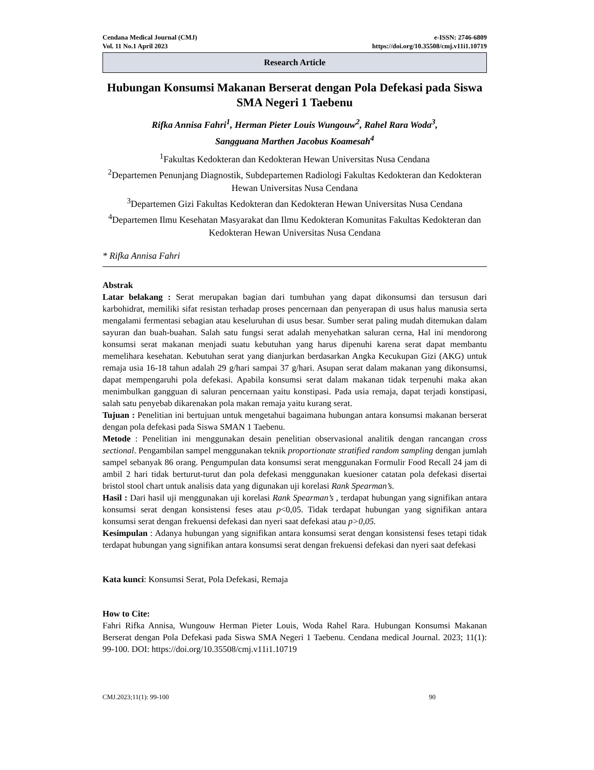Cendana Medical Journal (CMJ)
Vol. 11 No.1 April 2023
e-ISSN: 2746-6809
https://doi.org/10.35508/cmj.v11i1.10719
Research Article
Hubungan Konsumsi Makanan Berserat dengan Pola Defekasi pada Siswa SMA Negeri 1 Taebenu
Rifka Annisa Fahri<sup>1</sup>, Herman Pieter Louis Wungouw<sup>2</sup>, Rahel Rara Woda<sup>3</sup>,
Sangguana Marthen Jacobus Koamesah<sup>4</sup>
<sup>1</sup> Fakultas Kedokteran dan Kedokteran Hewan Universitas Nusa Cendana
<sup>2</sup> Departemen Penunjang Diagnostik, Subdepartemen Radiologi Fakultas Kedokteran dan Kedokteran Hewan Universitas Nusa Cendana
<sup>3</sup> Departemen Gizi Fakultas Kedokteran dan Kedokteran Hewan Universitas Nusa Cendana
<sup>4</sup> Departemen Ilmu Kesehatan Masyarakat dan Ilmu Kedokteran Komunitas Fakultas Kedokteran dan Kedokteran Hewan Universitas Nusa Cendana
* Rifka Annisa Fahri
Abstrak
Latar belakang : Serat merupakan bagian dari tumbuhan yang dapat dikonsumsi dan tersusun dari karbohidrat, memiliki sifat resistan terhadap proses pencernaan dan penyerapan di usus halus manusia serta mengalami fermentasi sebagian atau keseluruhan di usus besar. Sumber serat paling mudah ditemukan dalam sayuran dan buah-buahan. Salah satu fungsi serat adalah menyehatkan saluran cerna, Hal ini mendorong konsumsi serat makanan menjadi suatu kebutuhan yang harus dipenuhi karena serat dapat membantu memelihara kesehatan. Kebutuhan serat yang dianjurkan berdasarkan Angka Kecukupan Gizi (AKG) untuk remaja usia 16-18 tahun adalah 29 g/hari sampai 37 g/hari. Asupan serat dalam makanan yang dikonsumsi, dapat mempengaruhi pola defekasi. Apabila konsumsi serat dalam makanan tidak terpenuhi maka akan menimbulkan gangguan di saluran pencernaan yaitu konstipasi. Pada usia remaja, dapat terjadi konstipasi, salah satu penyebab dikarenakan pola makan remaja yaitu kurang serat.
Tujuan : Penelitian ini bertujuan untuk mengetahui bagaimana hubungan antara konsumsi makanan berserat dengan pola defekasi pada Siswa SMAN 1 Taebenu.
Metode : Penelitian ini menggunakan desain penelitian observasional analitik dengan rancangan cross sectional. Pengambilan sampel menggunakan teknik proportionate stratified random sampling dengan jumlah sampel sebanyak 86 orang. Pengumpulan data konsumsi serat menggunakan Formulir Food Recall 24 jam di ambil 2 hari tidak berturut-turut dan pola defekasi menggunakan kuesioner catatan pola defekasi disertai bristol stool chart untuk analisis data yang digunakan uji korelasi Rank Spearman’s.
Hasil : Dari hasil uji menggunakan uji korelasi Rank Spearman’s , terdapat hubungan yang signifikan antara konsumsi serat dengan konsistensi feses atau p<0,05. Tidak terdapat hubungan yang signifikan antara konsumsi serat dengan frekuensi defekasi dan nyeri saat defekasi atau p>0,05.
Kesimpulan : Adanya hubungan yang signifikan antara konsumsi serat dengan konsistensi feses tetapi tidak terdapat hubungan yang signifikan antara konsumsi serat dengan frekuensi defekasi dan nyeri saat defekasi
Kata kunci: Konsumsi Serat, Pola Defekasi, Remaja
How to Cite:
Fahri Rifka Annisa, Wungouw Herman Pieter Louis, Woda Rahel Rara. Hubungan Konsumsi Makanan Berserat dengan Pola Defekasi pada Siswa SMA Negeri 1 Taebenu. Cendana medical Journal. 2023; 11(1): 99-100. DOI: https://doi.org/10.35508/cmj.v11i1.10719
CMJ.2023;11(1): 99-100 90